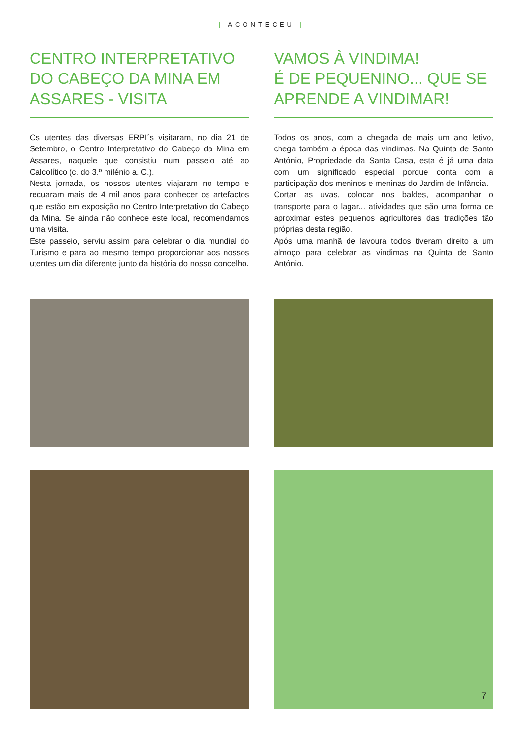| ACONTECEU |
CENTRO INTERPRETATIVO DO CABEÇO DA MINA EM ASSARES - VISITA
Os utentes das diversas ERPI´s visitaram, no dia 21 de Setembro, o Centro Interpretativo do Cabeço da Mina em Assares, naquele que consistiu num passeio até ao Calcolítico (c. do 3.º milénio a. C.).
Nesta jornada, os nossos utentes viajaram no tempo e recuaram mais de 4 mil anos para conhecer os artefactos que estão em exposição no Centro Interpretativo do Cabeço da Mina. Se ainda não conhece este local, recomendamos uma visita.
Este passeio, serviu assim para celebrar o dia mundial do Turismo e para ao mesmo tempo proporcionar aos nossos utentes um dia diferente junto da história do nosso concelho.
VAMOS À VINDIMA!
É DE PEQUENINO... QUE SE APRENDE A VINDIMAR!
Todos os anos, com a chegada de mais um ano letivo, chega também a época das vindimas. Na Quinta de Santo António, Propriedade da Santa Casa, esta é já uma data com um significado especial porque conta com a participação dos meninos e meninas do Jardim de Infância.
Cortar as uvas, colocar nos baldes, acompanhar o transporte para o lagar... atividades que são uma forma de aproximar estes pequenos agricultores das tradições tão próprias desta região.
Após uma manhã de lavoura todos tiveram direito a um almoço para celebrar as vindimas na Quinta de Santo António.
7